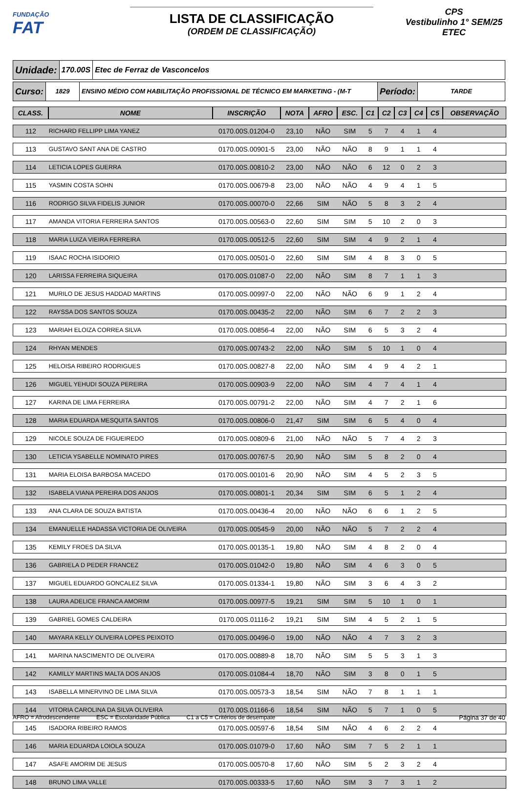FUNDAÇÃO
FAT
LISTA DE CLASSIFICAÇÃO
(ORDEM DE CLASSIFICAÇÃO)
CPS
Vestibulinho 1° SEM/25
ETEC
Unidade:
170.00S Etec de Ferraz de Vasconcelos
Curso:
1829 ENSINO MÉDIO COM HABILITAÇÃO PROFISSIONAL DE TÉCNICO EM MARKETING - (M-T
Período:
TARDE
| CLASS. | NOME | INSCRIÇÃO | NOTA | AFRO | ESC. | C1 | C2 | C3 | C4 | C5 | OBSERVAÇÃO |
| --- | --- | --- | --- | --- | --- | --- | --- | --- | --- | --- | --- |
| 112 | RICHARD FELLIPP LIMA YANEZ | 0170.00S.01204-0 | 23,10 | NÃO | SIM | 5 | 7 | 4 | 1 | 4 | |
| 113 | GUSTAVO SANT ANA DE CASTRO | 0170.00S.00901-5 | 23,00 | NÃO | NÃO | 8 | 9 | 1 | 1 | 4 | |
| 114 | LETICIA LOPES GUERRA | 0170.00S.00810-2 | 23,00 | NÃO | NÃO | 6 | 12 | 0 | 2 | 3 | |
| 115 | YASMIN COSTA SOHN | 0170.00S.00679-8 | 23,00 | NÃO | NÃO | 4 | 9 | 4 | 1 | 5 | |
| 116 | RODRIGO SILVA FIDELIS JUNIOR | 0170.00S.00070-0 | 22,66 | SIM | NÃO | 5 | 8 | 3 | 2 | 4 | |
| 117 | AMANDA VITORIA FERREIRA SANTOS | 0170.00S.00563-0 | 22,60 | SIM | SIM | 5 | 10 | 2 | 0 | 3 | |
| 118 | MARIA LUIZA VIEIRA FERREIRA | 0170.00S.00512-5 | 22,60 | SIM | SIM | 4 | 9 | 2 | 1 | 4 | |
| 119 | ISAAC ROCHA ISIDORIO | 0170.00S.00501-0 | 22,60 | SIM | SIM | 4 | 8 | 3 | 0 | 5 | |
| 120 | LARISSA FERREIRA SIQUEIRA | 0170.00S.01087-0 | 22,00 | NÃO | SIM | 8 | 7 | 1 | 1 | 3 | |
| 121 | MURILO DE JESUS HADDAD MARTINS | 0170.00S.00997-0 | 22,00 | NÃO | NÃO | 6 | 9 | 1 | 2 | 4 | |
| 122 | RAYSSA DOS SANTOS SOUZA | 0170.00S.00435-2 | 22,00 | NÃO | SIM | 6 | 7 | 2 | 2 | 3 | |
| 123 | MARIAH ELOIZA CORREA SILVA | 0170.00S.00856-4 | 22,00 | NÃO | SIM | 6 | 5 | 3 | 2 | 4 | |
| 124 | RHYAN MENDES | 0170.00S.00743-2 | 22,00 | NÃO | SIM | 5 | 10 | 1 | 0 | 4 | |
| 125 | HELOISA RIBEIRO RODRIGUES | 0170.00S.00827-8 | 22,00 | NÃO | SIM | 4 | 9 | 4 | 2 | 1 | |
| 126 | MIGUEL YEHUDI SOUZA PEREIRA | 0170.00S.00903-9 | 22,00 | NÃO | SIM | 4 | 7 | 4 | 1 | 4 | |
| 127 | KARINA DE LIMA FERREIRA | 0170.00S.00791-2 | 22,00 | NÃO | SIM | 4 | 7 | 2 | 1 | 6 | |
| 128 | MARIA EDUARDA MESQUITA SANTOS | 0170.00S.00806-0 | 21,47 | SIM | SIM | 6 | 5 | 4 | 0 | 4 | |
| 129 | NICOLE SOUZA DE FIGUEIREDO | 0170.00S.00809-6 | 21,00 | NÃO | NÃO | 5 | 7 | 4 | 2 | 3 | |
| 130 | LETICIA YSABELLE NOMINATO PIRES | 0170.00S.00767-5 | 20,90 | NÃO | SIM | 5 | 8 | 2 | 0 | 4 | |
| 131 | MARIA ELOISA BARBOSA MACEDO | 0170.00S.00101-6 | 20,90 | NÃO | SIM | 4 | 5 | 2 | 3 | 5 | |
| 132 | ISABELA VIANA PEREIRA DOS ANJOS | 0170.00S.00801-1 | 20,34 | SIM | SIM | 6 | 5 | 1 | 2 | 4 | |
| 133 | ANA CLARA DE SOUZA BATISTA | 0170.00S.00436-4 | 20,00 | NÃO | NÃO | 6 | 6 | 1 | 2 | 5 | |
| 134 | EMANUELLE HADASSA VICTORIA DE OLIVEIRA | 0170.00S.00545-9 | 20,00 | NÃO | NÃO | 5 | 7 | 2 | 2 | 4 | |
| 135 | KEMILY FROES DA SILVA | 0170.00S.00135-1 | 19,80 | NÃO | SIM | 4 | 8 | 2 | 0 | 4 | |
| 136 | GABRIELA D PEDER FRANCEZ | 0170.00S.01042-0 | 19,80 | NÃO | SIM | 4 | 6 | 3 | 0 | 5 | |
| 137 | MIGUEL EDUARDO GONCALEZ SILVA | 0170.00S.01334-1 | 19,80 | NÃO | SIM | 3 | 6 | 4 | 3 | 2 | |
| 138 | LAURA ADELICE FRANCA AMORIM | 0170.00S.00977-5 | 19,21 | SIM | SIM | 5 | 10 | 1 | 0 | 1 | |
| 139 | GABRIEL GOMES CALDEIRA | 0170.00S.01116-2 | 19,21 | SIM | SIM | 4 | 5 | 2 | 1 | 5 | |
| 140 | MAYARA KELLY OLIVEIRA LOPES PEIXOTO | 0170.00S.00496-0 | 19,00 | NÃO | NÃO | 4 | 7 | 3 | 2 | 3 | |
| 141 | MARINA NASCIMENTO DE OLIVEIRA | 0170.00S.00889-8 | 18,70 | NÃO | SIM | 5 | 5 | 3 | 1 | 3 | |
| 142 | KAMILLY MARTINS MALTA DOS ANJOS | 0170.00S.01084-4 | 18,70 | NÃO | SIM | 3 | 8 | 0 | 1 | 5 | |
| 143 | ISABELLA MINERVINO DE LIMA SILVA | 0170.00S.00573-3 | 18,54 | SIM | NÃO | 7 | 8 | 1 | 1 | 1 | |
| 144 | VITORIA CAROLINA DA SILVA OLIVEIRA | 0170.00S.01166-6 | 18,54 | SIM | NÃO | 5 | 7 | 1 | 0 | 5 | |
| 145 | ISADORA RIBEIRO RAMOS | 0170.00S.00597-6 | 18,54 | SIM | NÃO | 4 | 6 | 2 | 2 | 4 | |
| 146 | MARIA EDUARDA LOIOLA SOUZA | 0170.00S.01079-0 | 17,60 | NÃO | SIM | 7 | 5 | 2 | 1 | 1 | |
| 147 | ASAFE AMORIM DE JESUS | 0170.00S.00570-8 | 17,60 | NÃO | SIM | 5 | 2 | 3 | 2 | 4 | |
| 148 | BRUNO LIMA VALLE | 0170.00S.00333-5 | 17,60 | NÃO | SIM | 3 | 7 | 3 | 1 | 2 | |
AFRO = Afrodescendente ESC = Escolaridade Pública C1 a C5 = Critérios de desempate Página 37 de 40